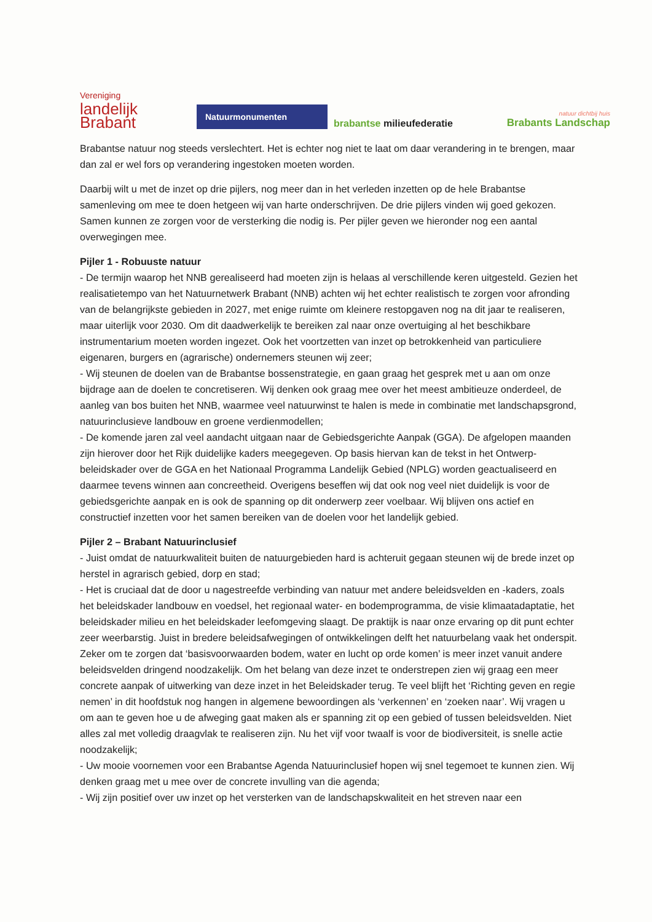Vereniging
landelijk
Brabant
Natuurmonumenten
brabantse milieufederatie
natuur dichtbij huis
Brabants Landschap
Brabantse natuur nog steeds verslechtert. Het is echter nog niet te laat om daar verandering in te brengen, maar dan zal er wel fors op verandering ingestoken moeten worden.
Daarbij wilt u met de inzet op drie pijlers, nog meer dan in het verleden inzetten op de hele Brabantse samenleving om mee te doen hetgeen wij van harte onderschrijven. De drie pijlers vinden wij goed gekozen. Samen kunnen ze zorgen voor de versterking die nodig is. Per pijler geven we hieronder nog een aantal overwegingen mee.
Pijler 1 - Robuuste natuur
- De termijn waarop het NNB gerealiseerd had moeten zijn is helaas al verschillende keren uitgesteld. Gezien het realisatietempo van het Natuurnetwerk Brabant (NNB) achten wij het echter realistisch te zorgen voor afronding van de belangrijkste gebieden in 2027, met enige ruimte om kleinere restopgaven nog na dit jaar te realiseren, maar uiterlijk voor 2030. Om dit daadwerkelijk te bereiken zal naar onze overtuiging al het beschikbare instrumentarium moeten worden ingezet. Ook het voortzetten van inzet op betrokkenheid van particuliere eigenaren, burgers en (agrarische) ondernemers steunen wij zeer;
- Wij steunen de doelen van de Brabantse bossenstrategie, en gaan graag het gesprek met u aan om onze bijdrage aan de doelen te concretiseren. Wij denken ook graag mee over het meest ambitieuze onderdeel, de aanleg van bos buiten het NNB, waarmee veel natuurwinst te halen is mede in combinatie met landschapsgrond, natuurinclusieve landbouw en groene verdienmodellen;
- De komende jaren zal veel aandacht uitgaan naar de Gebiedsgerichte Aanpak (GGA). De afgelopen maanden zijn hierover door het Rijk duidelijke kaders meegegeven. Op basis hiervan kan de tekst in het Ontwerp-beleidskader over de GGA en het Nationaal Programma Landelijk Gebied (NPLG) worden geactualiseerd en daarmee tevens winnen aan concreetheid. Overigens beseffen wij dat ook nog veel niet duidelijk is voor de gebiedsgerichte aanpak en is ook de spanning op dit onderwerp zeer voelbaar. Wij blijven ons actief en constructief inzetten voor het samen bereiken van de doelen voor het landelijk gebied.
Pijler 2 – Brabant Natuurinclusief
- Juist omdat de natuurkwaliteit buiten de natuurgebieden hard is achteruit gegaan steunen wij de brede inzet op herstel in agrarisch gebied, dorp en stad;
- Het is cruciaal dat de door u nagestreefde verbinding van natuur met andere beleidsvelden en -kaders, zoals het beleidskader landbouw en voedsel, het regionaal water- en bodemprogramma, de visie klimaatadaptatie, het beleidskader milieu en het beleidskader leefomgeving slaagt. De praktijk is naar onze ervaring op dit punt echter zeer weerbarstig. Juist in bredere beleidsafwegingen of ontwikkelingen delft het natuurbelang vaak het onderspit. Zeker om te zorgen dat ‘basisvoorwaarden bodem, water en lucht op orde komen’ is meer inzet vanuit andere beleidsvelden dringend noodzakelijk. Om het belang van deze inzet te onderstrepen zien wij graag een meer concrete aanpak of uitwerking van deze inzet in het Beleidskader terug. Te veel blijft het ‘Richting geven en regie nemen’ in dit hoofdstuk nog hangen in algemene bewoordingen als ‘verkennen’ en ‘zoeken naar’. Wij vragen u om aan te geven hoe u de afweging gaat maken als er spanning zit op een gebied of tussen beleidsvelden. Niet alles zal met volledig draagvlak te realiseren zijn. Nu het vijf voor twaalf is voor de biodiversiteit, is snelle actie noodzakelijk;
- Uw mooie voornemen voor een Brabantse Agenda Natuurinclusief hopen wij snel tegemoet te kunnen zien. Wij denken graag met u mee over de concrete invulling van die agenda;
- Wij zijn positief over uw inzet op het versterken van de landschapskwaliteit en het streven naar een